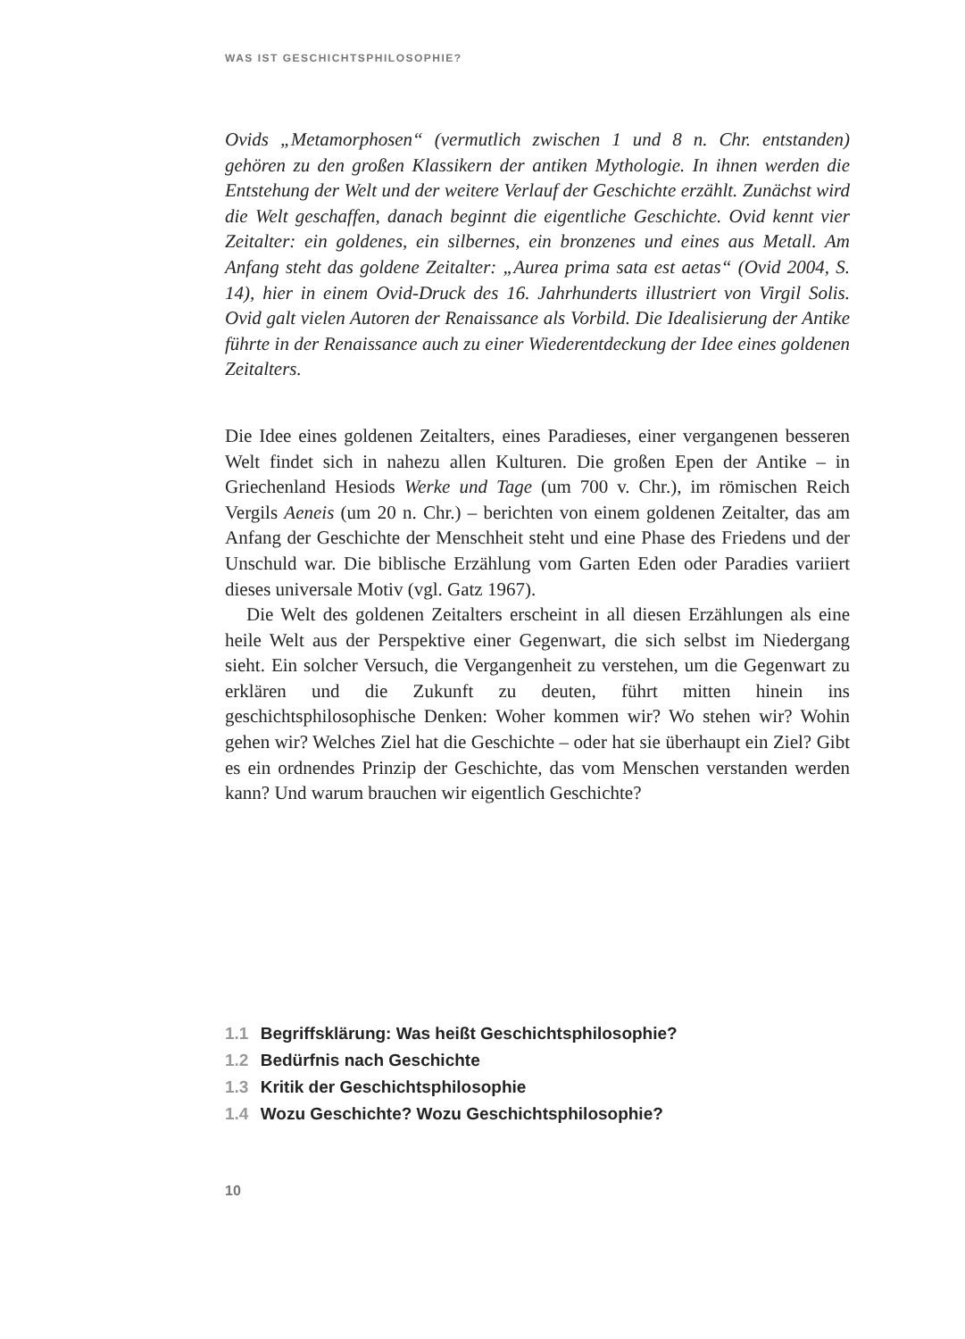WAS IST GESCHICHTSPHILOSOPHIE?
Ovids „Metamorphosen“ (vermutlich zwischen 1 und 8 n. Chr. entstanden) gehören zu den großen Klassikern der antiken Mythologie. In ihnen werden die Entstehung der Welt und der weitere Verlauf der Geschichte erzählt. Zunächst wird die Welt geschaffen, danach beginnt die eigentliche Geschichte. Ovid kennt vier Zeitalter: ein goldenes, ein silbernes, ein bronzenes und eines aus Metall. Am Anfang steht das goldene Zeitalter: „Aurea prima sata est aetas“ (Ovid 2004, S. 14), hier in einem Ovid-Druck des 16. Jahrhunderts illustriert von Virgil Solis. Ovid galt vielen Autoren der Renaissance als Vorbild. Die Idealisierung der Antike führte in der Renaissance auch zu einer Wiederentdeckung der Idee eines goldenen Zeitalters.
Die Idee eines goldenen Zeitalters, eines Paradieses, einer vergangenen besseren Welt findet sich in nahezu allen Kulturen. Die großen Epen der Antike – in Griechenland Hesiods Werke und Tage (um 700 v. Chr.), im römischen Reich Vergils Aeneis (um 20 n. Chr.) – berichten von einem goldenen Zeitalter, das am Anfang der Geschichte der Menschheit steht und eine Phase des Friedens und der Unschuld war. Die biblische Erzählung vom Garten Eden oder Paradies variiert dieses universale Motiv (vgl. Gatz 1967).
Die Welt des goldenen Zeitalters erscheint in all diesen Erzählungen als eine heile Welt aus der Perspektive einer Gegenwart, die sich selbst im Niedergang sieht. Ein solcher Versuch, die Vergangenheit zu verstehen, um die Gegenwart zu erklären und die Zukunft zu deuten, führt mitten hinein ins geschichtsphilosophische Denken: Woher kommen wir? Wo stehen wir? Wohin gehen wir? Welches Ziel hat die Geschichte – oder hat sie überhaupt ein Ziel? Gibt es ein ordnendes Prinzip der Geschichte, das vom Menschen verstanden werden kann? Und warum brauchen wir eigentlich Geschichte?
1.1 Begriffsklärung: Was heißt Geschichtsphilosophie?
1.2 Bedürfnis nach Geschichte
1.3 Kritik der Geschichtsphilosophie
1.4 Wozu Geschichte? Wozu Geschichtsphilosophie?
10